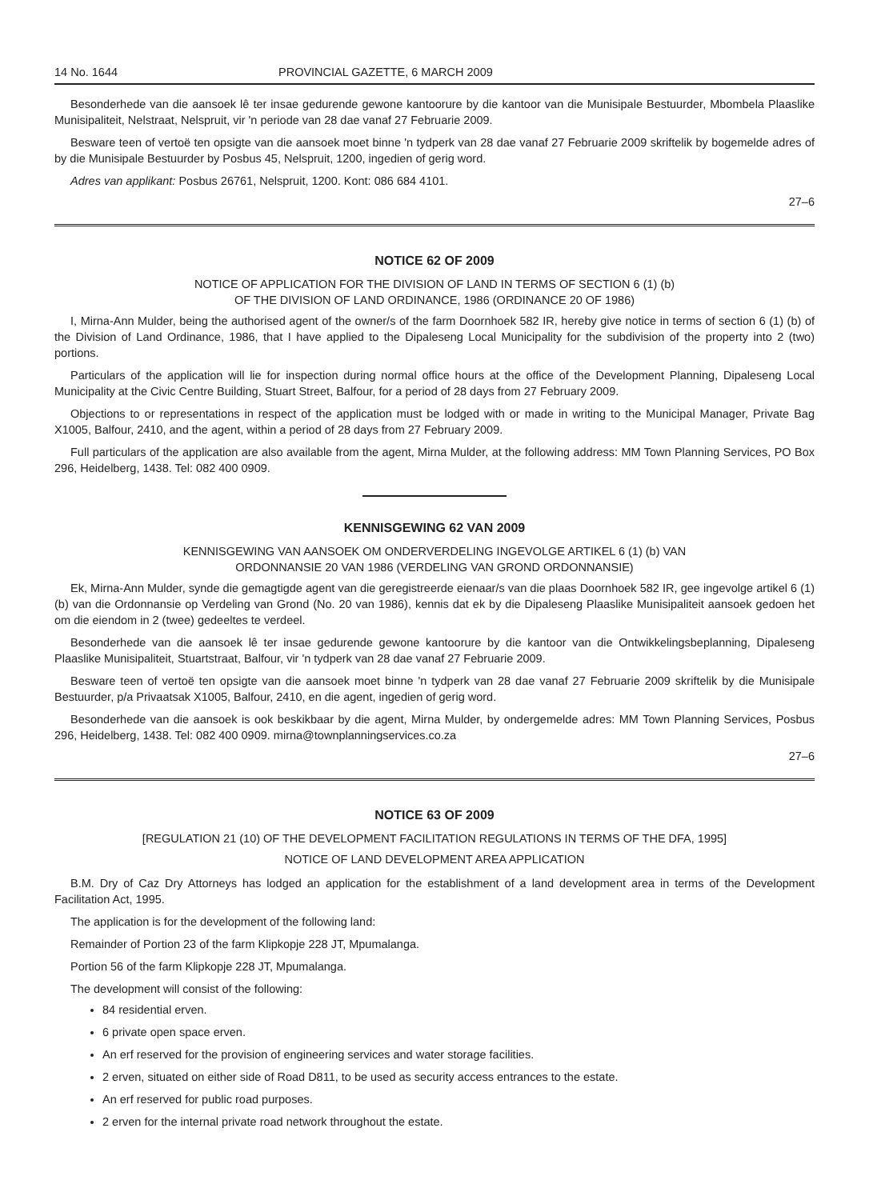14 No. 1644 PROVINCIAL GAZETTE, 6 MARCH 2009
Besonderhede van die aansoek lê ter insae gedurende gewone kantoorure by die kantoor van die Munisipale Bestuurder, Mbombela Plaaslike Munisipaliteit, Nelstraat, Nelspruit, vir 'n periode van 28 dae vanaf 27 Februarie 2009.
Besware teen of vertoë ten opsigte van die aansoek moet binne 'n tydperk van 28 dae vanaf 27 Februarie 2009 skriftelik by bogemelde adres of by die Munisipale Bestuurder by Posbus 45, Nelspruit, 1200, ingedien of gerig word.
Adres van applikant: Posbus 26761, Nelspruit, 1200. Kont: 086 684 4101.
27–6
NOTICE 62 OF 2009
NOTICE OF APPLICATION FOR THE DIVISION OF LAND IN TERMS OF SECTION 6 (1) (b)
OF THE DIVISION OF LAND ORDINANCE, 1986 (ORDINANCE 20 OF 1986)
I, Mirna-Ann Mulder, being the authorised agent of the owner/s of the farm Doornhoek 582 IR, hereby give notice in terms of section 6 (1) (b) of the Division of Land Ordinance, 1986, that I have applied to the Dipaleseng Local Municipality for the subdivision of the property into 2 (two) portions.
Particulars of the application will lie for inspection during normal office hours at the office of the Development Planning, Dipaleseng Local Municipality at the Civic Centre Building, Stuart Street, Balfour, for a period of 28 days from 27 February 2009.
Objections to or representations in respect of the application must be lodged with or made in writing to the Municipal Manager, Private Bag X1005, Balfour, 2410, and the agent, within a period of 28 days from 27 February 2009.
Full particulars of the application are also available from the agent, Mirna Mulder, at the following address: MM Town Planning Services, PO Box 296, Heidelberg, 1438. Tel: 082 400 0909.
KENNISGEWING 62 VAN 2009
KENNISGEWING VAN AANSOEK OM ONDERVERDELING INGEVOLGE ARTIKEL 6 (1) (b) VAN
ORDONNANSIE 20 VAN 1986 (VERDELING VAN GROND ORDONNANSIE)
Ek, Mirna-Ann Mulder, synde die gemagtigde agent van die geregistreerde eienaar/s van die plaas Doornhoek 582 IR, gee ingevolge artikel 6 (1) (b) van die Ordonnansie op Verdeling van Grond (No. 20 van 1986), kennis dat ek by die Dipaleseng Plaaslike Munisipaliteit aansoek gedoen het om die eiendom in 2 (twee) gedeeltes te verdeel.
Besonderhede van die aansoek lê ter insae gedurende gewone kantoorure by die kantoor van die Ontwikkelingsbeplanning, Dipaleseng Plaaslike Munisipaliteit, Stuartstraat, Balfour, vir 'n tydperk van 28 dae vanaf 27 Februarie 2009.
Besware teen of vertoë ten opsigte van die aansoek moet binne 'n tydperk van 28 dae vanaf 27 Februarie 2009 skriftelik by die Munisipale Bestuurder, p/a Privaatsak X1005, Balfour, 2410, en die agent, ingedien of gerig word.
Besonderhede van die aansoek is ook beskikbaar by die agent, Mirna Mulder, by ondergemelde adres: MM Town Planning Services, Posbus 296, Heidelberg, 1438. Tel: 082 400 0909. mirna@townplanningservices.co.za
27–6
NOTICE 63 OF 2009
[REGULATION 21 (10) OF THE DEVELOPMENT FACILITATION REGULATIONS IN TERMS OF THE DFA, 1995]
NOTICE OF LAND DEVELOPMENT AREA APPLICATION
B.M. Dry of Caz Dry Attorneys has lodged an application for the establishment of a land development area in terms of the Development Facilitation Act, 1995.
The application is for the development of the following land:
Remainder of Portion 23 of the farm Klipkopje 228 JT, Mpumalanga.
Portion 56 of the farm Klipkopje 228 JT, Mpumalanga.
The development will consist of the following:
84 residential erven.
6 private open space erven.
An erf reserved for the provision of engineering services and water storage facilities.
2 erven, situated on either side of Road D811, to be used as security access entrances to the estate.
An erf reserved for public road purposes.
2 erven for the internal private road network throughout the estate.